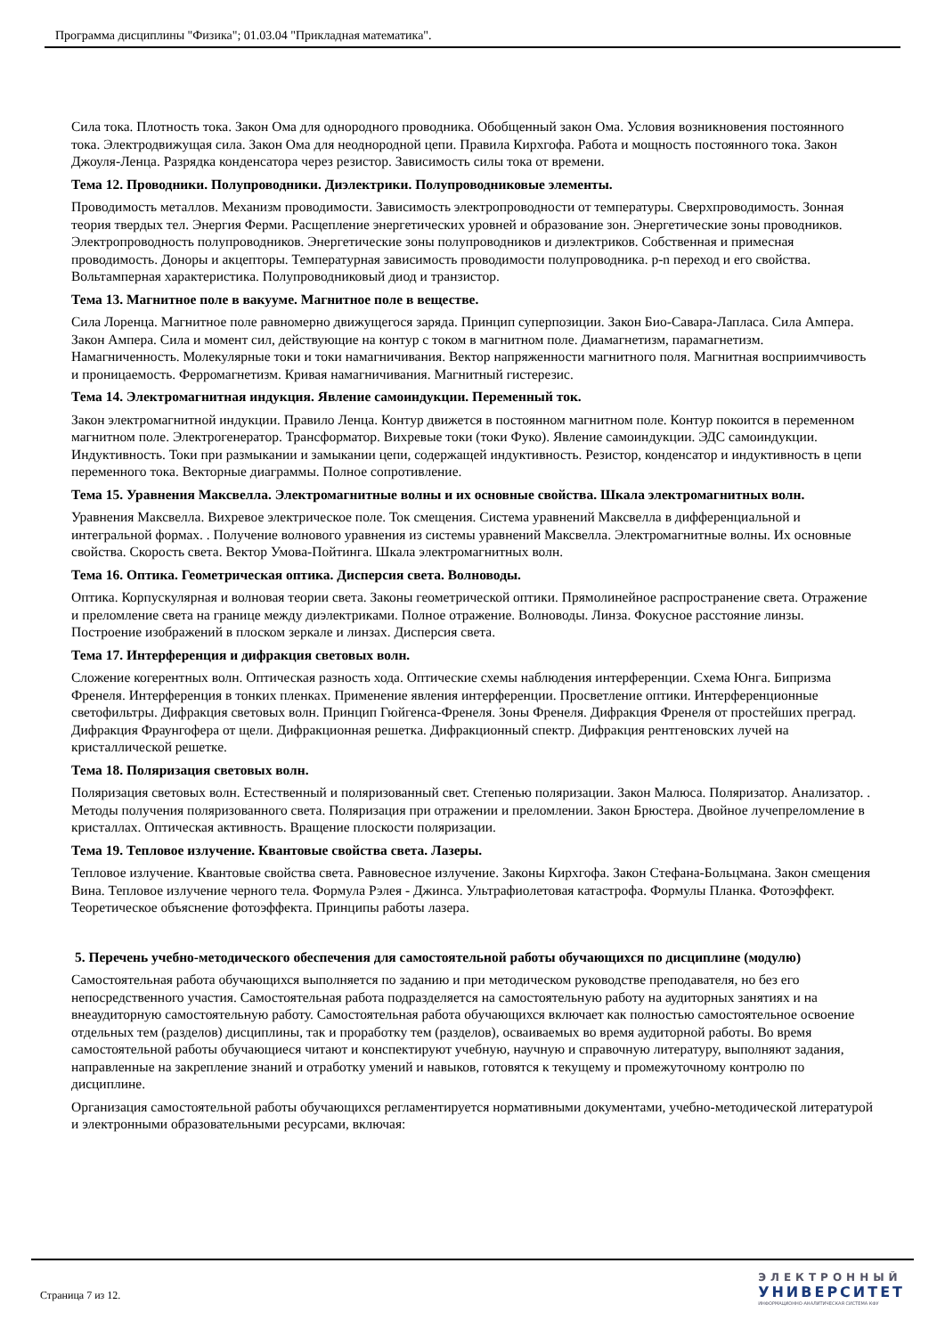Программа дисциплины "Физика"; 01.03.04 "Прикладная математика".
Сила тока. Плотность тока. Закон Ома для однородного проводника. Обобщенный закон Ома. Условия возникновения постоянного тока. Электродвижущая сила. Закон Ома для неоднородной цепи. Правила Кирхгофа. Работа и мощность постоянного тока. Закон Джоуля-Ленца. Разрядка конденсатора через резистор. Зависимость силы тока от времени.
Тема 12. Проводники. Полупроводники. Диэлектрики. Полупроводниковые элементы.
Проводимость металлов. Механизм проводимости. Зависимость электропроводности от температуры. Сверхпроводимость. Зонная теория твердых тел. Энергия Ферми. Расщепление энергетических уровней и образование зон. Энергетические зоны проводников. Электропроводность полупроводников. Энергетические зоны полупроводников и диэлектриков. Собственная и примесная проводимость. Доноры и акцепторы. Температурная зависимость проводимости полупроводника. p-n переход и его свойства. Вольтамперная характеристика. Полупроводниковый диод и транзистор.
Тема 13. Магнитное поле в вакууме. Магнитное поле в веществе.
Сила Лоренца. Магнитное поле равномерно движущегося заряда. Принцип суперпозиции. Закон Био-Савара-Лапласа. Сила Ампера. Закон Ампера. Сила и момент сил, действующие на контур с током в магнитном поле. Диамагнетизм, парамагнетизм. Намагниченность. Молекулярные токи и токи намагничивания. Вектор напряженности магнитного поля. Магнитная восприимчивость и проницаемость. Ферромагнетизм. Кривая намагничивания. Магнитный гистерезис.
Тема 14. Электромагнитная индукция. Явление самоиндукции. Переменный ток.
Закон электромагнитной индукции. Правило Ленца. Контур движется в постоянном магнитном поле. Контур покоится в переменном магнитном поле. Электрогенератор. Трансформатор. Вихревые токи (токи Фуко). Явление самоиндукции. ЭДС самоиндукции. Индуктивность. Токи при размыкании и замыкании цепи, содержащей индуктивность. Резистор, конденсатор и индуктивность в цепи переменного тока. Векторные диаграммы. Полное сопротивление.
Тема 15. Уравнения Максвелла. Электромагнитные волны и их основные свойства. Шкала электромагнитных волн.
Уравнения Максвелла. Вихревое электрическое поле. Ток смещения. Система уравнений Максвелла в дифференциальной и интегральной формах. . Получение волнового уравнения из системы уравнений Максвелла. Электромагнитные волны. Их основные свойства. Скорость света. Вектор Умова-Пойтинга. Шкала электромагнитных волн.
Тема 16. Оптика. Геометрическая оптика. Дисперсия света. Волноводы.
Оптика. Корпускулярная и волновая теории света. Законы геометрической оптики. Прямолинейное распространение света. Отражение и преломление света на границе между диэлектриками. Полное отражение. Волноводы. Линза. Фокусное расстояние линзы. Построение изображений в плоском зеркале и линзах. Дисперсия света.
Тема 17. Интерференция и дифракция световых волн.
Сложение когерентных волн. Оптическая разность хода. Оптические схемы наблюдения интерференции. Схема Юнга. Бипризма Френеля. Интерференция в тонких пленках. Применение явления интерференции. Просветление оптики. Интерференционные светофильтры. Дифракция световых волн. Принцип Гюйгенса-Френеля. Зоны Френеля. Дифракция Френеля от простейших преград. Дифракция Фраунгофера от щели. Дифракционная решетка. Дифракционный спектр. Дифракция рентгеновских лучей на кристаллической решетке.
Тема 18. Поляризация световых волн.
Поляризация световых волн. Естественный и поляризованный свет. Степенью поляризации. Закон Малюса. Поляризатор. Анализатор. . Методы получения поляризованного света. Поляризация при отражении и преломлении. Закон Брюстера. Двойное лучепреломление в кристаллах. Оптическая активность. Вращение плоскости поляризации.
Тема 19. Тепловое излучение. Квантовые свойства света. Лазеры.
Тепловое излучение. Квантовые свойства света. Равновесное излучение. Законы Кирхгофа. Закон Стефана-Больцмана. Закон смещения Вина. Тепловое излучение черного тела. Формула Рэлея - Джинса. Ультрафиолетовая катастрофа. Формулы Планка. Фотоэффект. Теоретическое объяснение фотоэффекта. Принципы работы лазера.
5. Перечень учебно-методического обеспечения для самостоятельной работы обучающихся по дисциплине (модулю)
Самостоятельная работа обучающихся выполняется по заданию и при методическом руководстве преподавателя, но без его непосредственного участия. Самостоятельная работа подразделяется на самостоятельную работу на аудиторных занятиях и на внеаудиторную самостоятельную работу. Самостоятельная работа обучающихся включает как полностью самостоятельное освоение отдельных тем (разделов) дисциплины, так и проработку тем (разделов), осваиваемых во время аудиторной работы. Во время самостоятельной работы обучающиеся читают и конспектируют учебную, научную и справочную литературу, выполняют задания, направленные на закрепление знаний и отработку умений и навыков, готовятся к текущему и промежуточному контролю по дисциплине.
Организация самостоятельной работы обучающихся регламентируется нормативными документами, учебно-методической литературой и электронными образовательными ресурсами, включая:
Страница 7 из 12.
ЭЛЕКТРОННЫЙ
УНИВЕРСИТЕТ
ИНФОРМАЦИОННО-АНАЛИТИЧЕСКАЯ СИСТЕМА КФУ